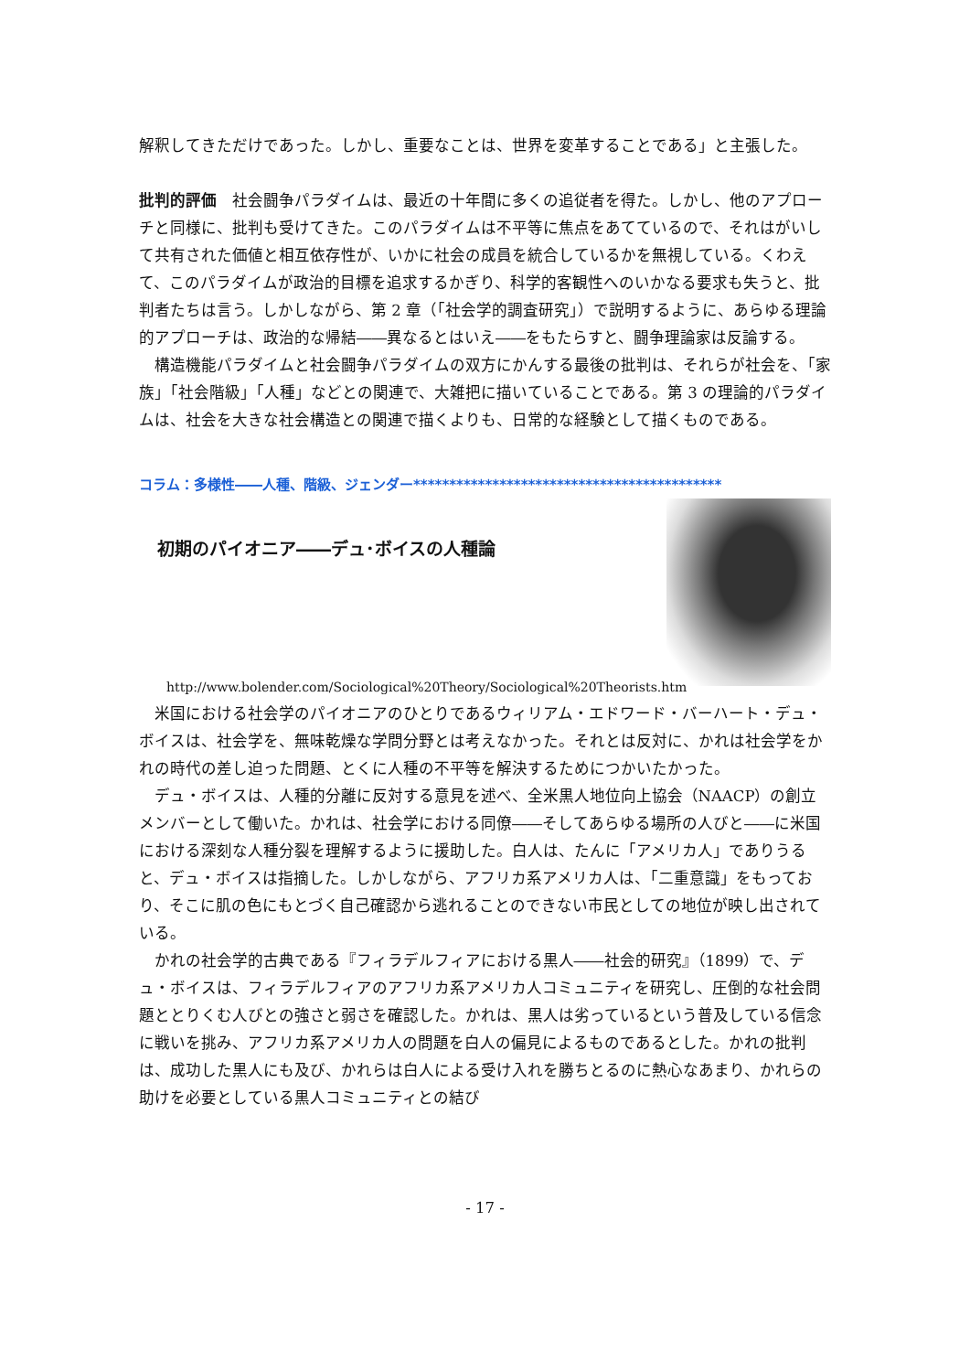解釈してきただけであった。しかし、重要なことは、世界を変革することである」と主張した。
批判的評価　社会闘争パラダイムは、最近の十年間に多くの追従者を得た。しかし、他のアプローチと同様に、批判も受けてきた。このパラダイムは不平等に焦点をあてているので、それはがいして共有された価値と相互依存性が、いかに社会の成員を統合しているかを無視している。くわえて、このパラダイムが政治的目標を追求するかぎり、科学的客観性へのいかなる要求も失うと、批判者たちは言う。しかしながら、第 2 章（「社会学的調査研究」）で説明するように、あらゆる理論的アプローチは、政治的な帰結――異なるとはいえ――をもたらすと、闘争理論家は反論する。
構造機能パラダイムと社会闘争パラダイムの双方にかんする最後の批判は、それらが社会を、「家族」「社会階級」「人種」などとの関連で、大雑把に描いていることである。第 3 の理論的パラダイムは、社会を大きな社会構造との関連で描くよりも、日常的な経験として描くものである。
コラム：多様性――人種、階級、ジェンダー*******************************************
初期のパイオニア――デュ･ボイスの人種論
http://www.bolender.com/Sociological%20Theory/Sociological%20Theorists.htm
米国における社会学のパイオニアのひとりであるウィリアム・エドワード・バーハート・デュ・ボイスは、社会学を、無味乾燥な学問分野とは考えなかった。それとは反対に、かれは社会学をかれの時代の差し迫った問題、とくに人種の不平等を解決するためにつかいたかった。
デュ・ボイスは、人種的分離に反対する意見を述べ、全米黒人地位向上協会（NAACP）の創立メンバーとして働いた。かれは、社会学における同僚――そしてあらゆる場所の人びと――に米国における深刻な人種分裂を理解するように援助した。白人は、たんに「アメリカ人」でありうると、デュ・ボイスは指摘した。しかしながら、アフリカ系アメリカ人は、「二重意識」をもっており、そこに肌の色にもとづく自己確認から逃れることのできない市民としての地位が映し出されている。
かれの社会学的古典である『フィラデルフィアにおける黒人――社会的研究』（1899）で、デュ・ボイスは、フィラデルフィアのアフリカ系アメリカ人コミュニティを研究し、圧倒的な社会問題ととりくむ人びとの強さと弱さを確認した。かれは、黒人は劣っているという普及している信念に戦いを挑み、アフリカ系アメリカ人の問題を白人の偏見によるものであるとした。かれの批判は、成功した黒人にも及び、かれらは白人による受け入れを勝ちとるのに熱心なあまり、かれらの助けを必要としている黒人コミュニティとの結び
- 17 -